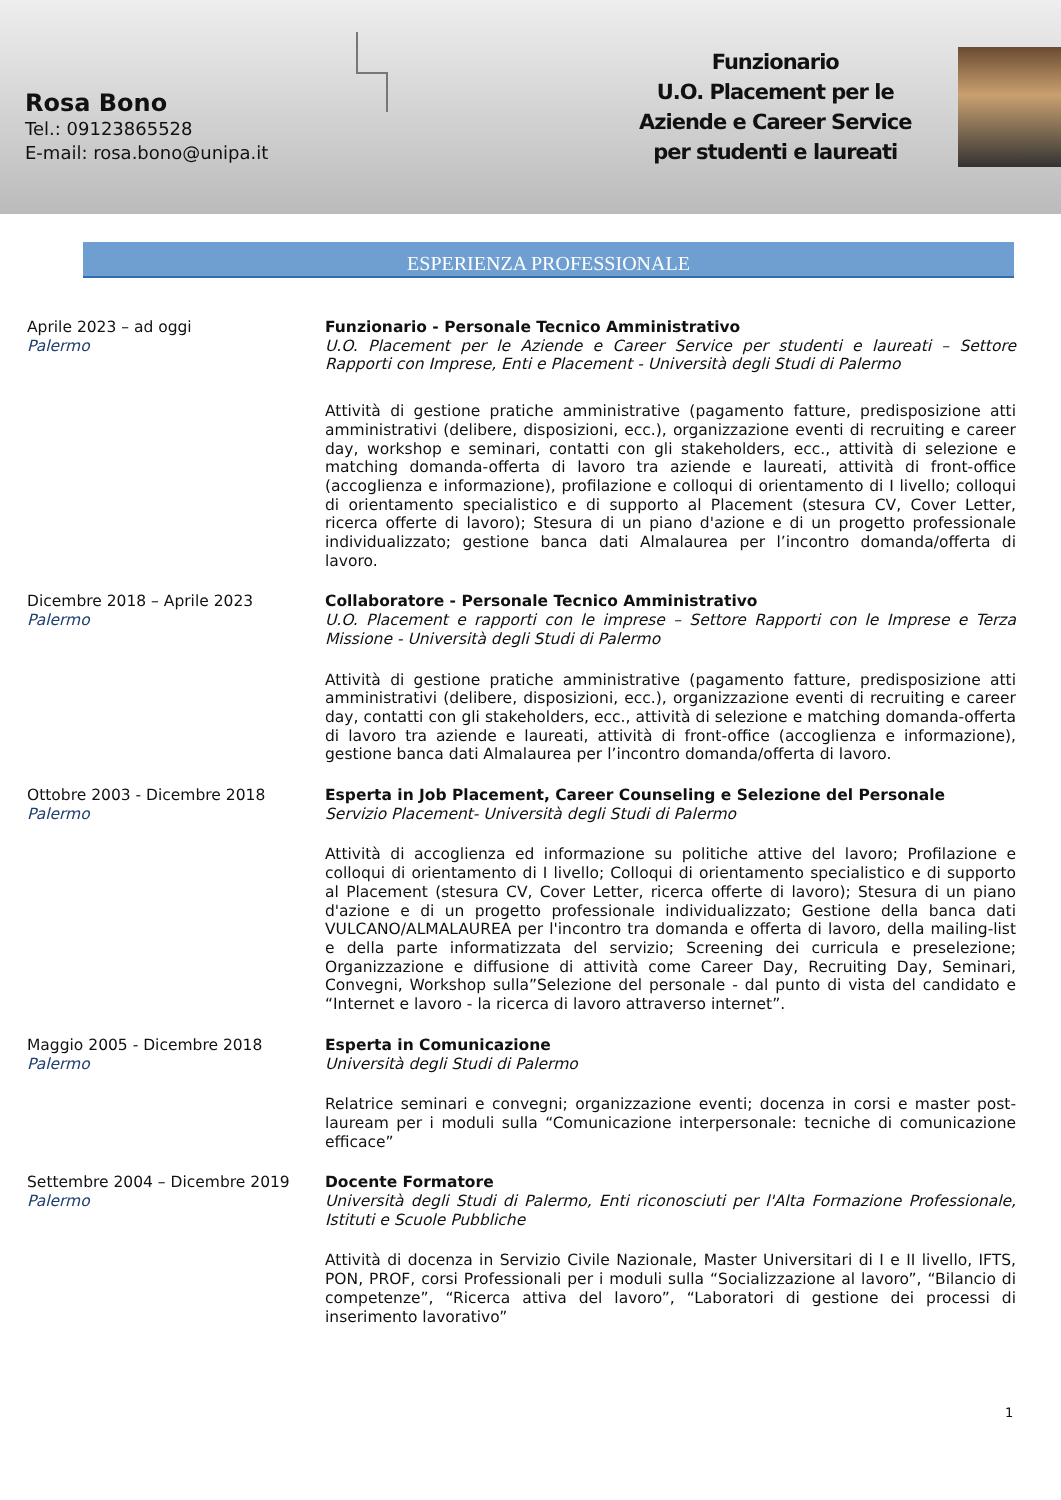Rosa Bono
Tel.: 09123865528
E-mail: rosa.bono@unipa.it
Funzionario
U.O. Placement per le Aziende e Career Service per studenti e laureati
ESPERIENZA PROFESSIONALE
Aprile 2023 – ad oggi
Palermo
Funzionario - Personale Tecnico Amministrativo
U.O. Placement per le Aziende e Career Service per studenti e laureati – Settore Rapporti con Imprese, Enti e Placement - Università degli Studi di Palermo
Attività di gestione pratiche amministrative (pagamento fatture, predisposizione atti amministrativi (delibere, disposizioni, ecc.), organizzazione eventi di recruiting e career day, workshop e seminari, contatti con gli stakeholders, ecc., attività di selezione e matching domanda-offerta di lavoro tra aziende e laureati, attività di front-office (accoglienza e informazione), profilazione e colloqui di orientamento di I livello; colloqui di orientamento specialistico e di supporto al Placement (stesura CV, Cover Letter, ricerca offerte di lavoro); Stesura di un piano d'azione e di un progetto professionale individualizzato; gestione banca dati Almalaurea per l’incontro domanda/offerta di lavoro.
Dicembre 2018 – Aprile 2023
Palermo
Collaboratore - Personale Tecnico Amministrativo
U.O. Placement e rapporti con le imprese – Settore Rapporti con le Imprese e Terza Missione - Università degli Studi di Palermo
Attività di gestione pratiche amministrative (pagamento fatture, predisposizione atti amministrativi (delibere, disposizioni, ecc.), organizzazione eventi di recruiting e career day, contatti con gli stakeholders, ecc., attività di selezione e matching domanda-offerta di lavoro tra aziende e laureati, attività di front-office (accoglienza e informazione), gestione banca dati Almalaurea per l’incontro domanda/offerta di lavoro.
Ottobre 2003 - Dicembre 2018
Palermo
Esperta in Job Placement, Career Counseling e Selezione del Personale
Servizio Placement- Università degli Studi di Palermo
Attività di accoglienza ed informazione su politiche attive del lavoro; Profilazione e colloqui di orientamento di I livello; Colloqui di orientamento specialistico e di supporto al Placement (stesura CV, Cover Letter, ricerca offerte di lavoro); Stesura di un piano d'azione e di un progetto professionale individualizzato; Gestione della banca dati VULCANO/ALMALAUREA per l'incontro tra domanda e offerta di lavoro, della mailing-list e della parte informatizzata del servizio; Screening dei curricula e preselezione; Organizzazione e diffusione di attività come Career Day, Recruiting Day, Seminari, Convegni, Workshop sulla”Selezione del personale - dal punto di vista del candidato e “Internet e lavoro - la ricerca di lavoro attraverso internet”.
Maggio 2005 - Dicembre 2018
Palermo
Esperta in Comunicazione
Università degli Studi di Palermo
Relatrice seminari e convegni; organizzazione eventi; docenza in corsi e master post-lauream per i moduli sulla “Comunicazione interpersonale: tecniche di comunicazione efficace”
Settembre 2004 – Dicembre 2019
Palermo
Docente Formatore
Università degli Studi di Palermo, Enti riconosciuti per l'Alta Formazione Professionale, Istituti e Scuole Pubbliche
Attività di docenza in Servizio Civile Nazionale, Master Universitari di I e II livello, IFTS, PON, PROF, corsi Professionali per i moduli sulla “Socializzazione al lavoro”, “Bilancio di competenze”, “Ricerca attiva del lavoro”, “Laboratori di gestione dei processi di inserimento lavorativo”
1